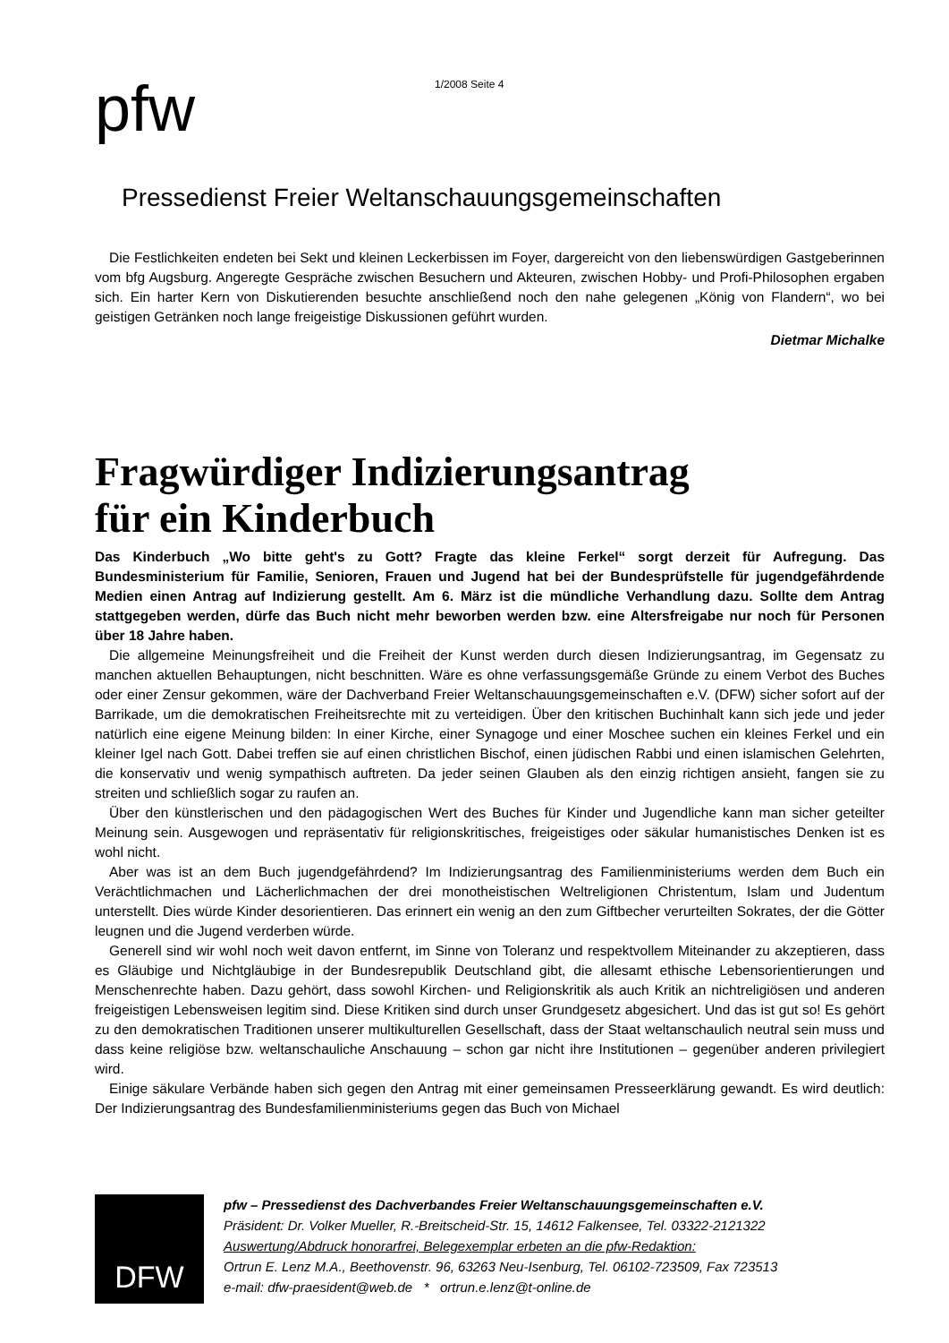pfw
1/2008 Seite 4
Pressedienst Freier Weltanschauungsgemeinschaften
Die Festlichkeiten endeten bei Sekt und kleinen Leckerbissen im Foyer, dargereicht von den liebenswürdigen Gastgeberinnen vom bfg Augsburg. Angeregte Gespräche zwischen Besuchern und Akteuren, zwischen Hobby- und Profi-Philosophen ergaben sich. Ein harter Kern von Diskutierenden besuchte anschließend noch den nahe gelegenen „König von Flandern“, wo bei geistigen Getränken noch lange freigeistige Diskussionen geführt wurden.
Dietmar Michalke
Fragwürdiger Indizierungsantrag
für ein Kinderbuch
Das Kinderbuch „Wo bitte geht's zu Gott? Fragte das kleine Ferkel“ sorgt derzeit für Aufregung. Das Bundesministerium für Familie, Senioren, Frauen und Jugend hat bei der Bundesprüfstelle für jugendgefährdende Medien einen Antrag auf Indizierung gestellt. Am 6. März ist die mündliche Verhandlung dazu. Sollte dem Antrag stattgegeben werden, dürfe das Buch nicht mehr beworben werden bzw. eine Altersfreigabe nur noch für Personen über 18 Jahre haben.
Die allgemeine Meinungsfreiheit und die Freiheit der Kunst werden durch diesen Indizierungsantrag, im Gegensatz zu manchen aktuellen Behauptungen, nicht beschnitten. Wäre es ohne verfassungsgemäße Gründe zu einem Verbot des Buches oder einer Zensur gekommen, wäre der Dachverband Freier Weltanschauungsgemeinschaften e.V. (DFW) sicher sofort auf der Barrikade, um die demokratischen Freiheitsrechte mit zu verteidigen. Über den kritischen Buchinhalt kann sich jede und jeder natürlich eine eigene Meinung bilden: In einer Kirche, einer Synagoge und einer Moschee suchen ein kleines Ferkel und ein kleiner Igel nach Gott. Dabei treffen sie auf einen christlichen Bischof, einen jüdischen Rabbi und einen islamischen Gelehrten, die konservativ und wenig sympathisch auftreten. Da jeder seinen Glauben als den einzig richtigen ansieht, fangen sie zu streiten und schließlich sogar zu raufen an.
Über den künstlerischen und den pädagogischen Wert des Buches für Kinder und Jugendliche kann man sicher geteilter Meinung sein. Ausgewogen und repräsentativ für religionskritisches, freigeistiges oder säkular humanistisches Denken ist es wohl nicht.
Aber was ist an dem Buch jugendgefährdend? Im Indizierungsantrag des Familienministeriums werden dem Buch ein Verächtlichmachen und Lächerlichmachen der drei monotheistischen Weltreligionen Christentum, Islam und Judentum unterstellt. Dies würde Kinder desorientieren. Das erinnert ein wenig an den zum Giftbecher verurteilten Sokrates, der die Götter leugnen und die Jugend verderben würde.
Generell sind wir wohl noch weit davon entfernt, im Sinne von Toleranz und respektvollem Miteinander zu akzeptieren, dass es Gläubige und Nichtgläubige in der Bundesrepublik Deutschland gibt, die allesamt ethische Lebensorientierungen und Menschenrechte haben. Dazu gehört, dass sowohl Kirchen- und Religionskritik als auch Kritik an nichtreligiösen und anderen freigeistigen Lebensweisen legitim sind. Diese Kritiken sind durch unser Grundgesetz abgesichert. Und das ist gut so! Es gehört zu den demokratischen Traditionen unserer multikulturellen Gesellschaft, dass der Staat weltanschaulich neutral sein muss und dass keine religiöse bzw. weltanschauliche Anschauung – schon gar nicht ihre Institutionen – gegenüber anderen privilegiert wird.
Einige säkulare Verbände haben sich gegen den Antrag mit einer gemeinsamen Presseerklärung gewandt. Es wird deutlich: Der Indizierungsantrag des Bundesfamilienministeriums gegen das Buch von Michael
DFW
pfw – Pressedienst des Dachverbandes Freier Weltanschauungsgemeinschaften e.V.
Präsident: Dr. Volker Mueller, R.-Breitscheid-Str. 15, 14612 Falkensee, Tel. 03322-2121322
Auswertung/Abdruck honorarfrei, Belegexemplar erbeten an die pfw-Redaktion:
Ortrun E. Lenz M.A., Beethovenstr. 96, 63263 Neu-Isenburg, Tel. 06102-723509, Fax 723513
e-mail: dfw-praesident@web.de * ortrun.e.lenz@t-online.de